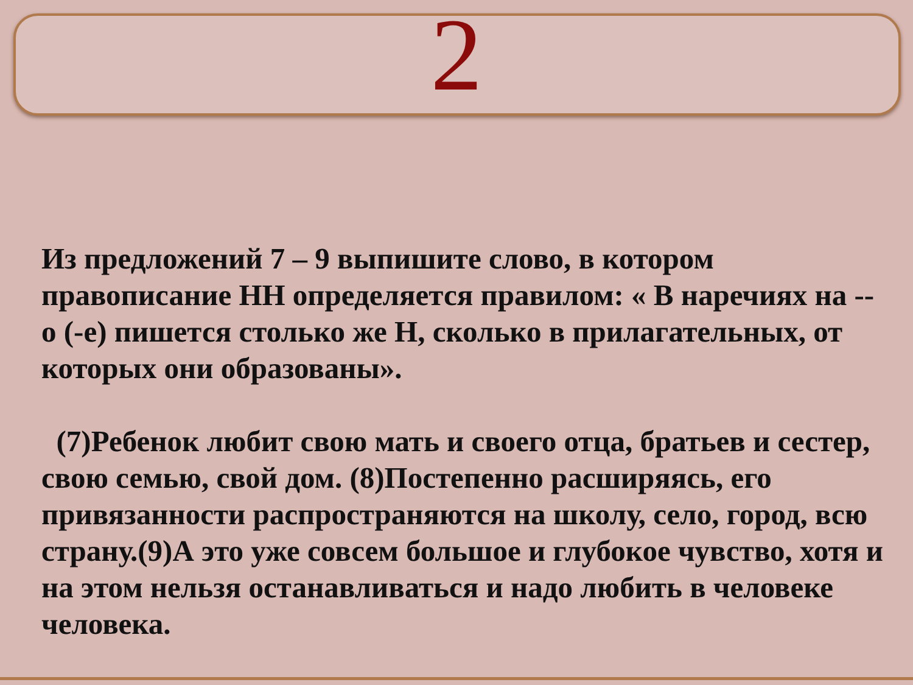2
Из предложений 7 – 9 выпишите слово, в котором правописание НН определяется правилом: « В наречиях на --о (-е) пишется столько же Н, сколько в прилагательных, от которых они образованы».
(7)Ребенок любит свою мать и своего отца, братьев и сестер, свою семью, свой дом. (8)Постепенно расширяясь, его привязанности распространяются на школу, село, город, всю страну.(9)А это уже совсем большое и глубокое чувство, хотя и на этом нельзя останавливаться и надо любить в человеке человека.